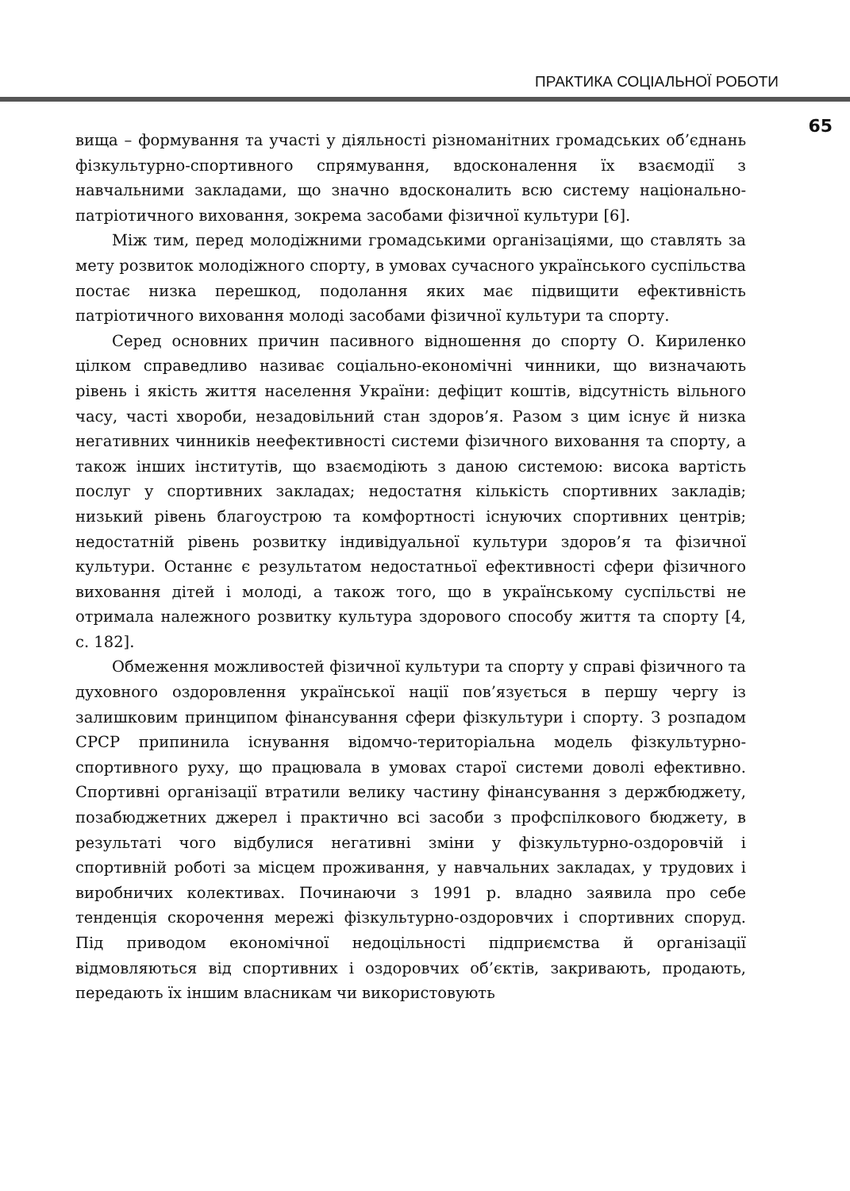ПРАКТИКА СОЦІАЛЬНОЇ РОБОТИ
65
вища – формування та участі у діяльності різноманітних громадських об’єднань фізкультурно-спортивного спрямування, вдосконалення їх взаємодії з навчальними закладами, що значно вдосконалить всю систему національно-патріотичного виховання, зокрема засобами фізичної культури [6].
Між тим, перед молодіжними громадськими організаціями, що ставлять за мету розвиток молодіжного спорту, в умовах сучасного українського суспільства постає низка перешкод, подолання яких має підвищити ефективність патріотичного виховання молоді засобами фізичної культури та спорту.
Серед основних причин пасивного відношення до спорту О. Кириленко цілком справедливо називає соціально-економічні чинники, що визначають рівень і якість життя населення України: дефіцит коштів, відсутність вільного часу, часті хвороби, незадовільний стан здоров’я. Разом з цим існує й низка негативних чинників неефективності системи фізичного виховання та спорту, а також інших інститутів, що взаємодіють з даною системою: висока вартість послуг у спортивних закладах; недостатня кількість спортивних закладів; низький рівень благоустрою та комфортності існуючих спортивних центрів; недостатній рівень розвитку індивідуальної культури здоров’я та фізичної культури. Останнє є результатом недостатньої ефективності сфери фізичного виховання дітей і молоді, а також того, що в українському суспільстві не отримала належного розвитку культура здорового способу життя та спорту [4, с. 182].
Обмеження можливостей фізичної культури та спорту у справі фізичного та духовного оздоровлення української нації пов’язується в першу чергу із залишковим принципом фінансування сфери фізкультури і спорту. З розпадом СРСР припинила існування відомчо-територіальна модель фізкультурно-спортивного руху, що працювала в умовах старої системи доволі ефективно. Спортивні організації втратили велику частину фінансування з держбюджету, позабюджетних джерел і практично всі засоби з профспілкового бюджету, в результаті чого відбулися негативні зміни у фізкультурно-оздоровчій і спортивній роботі за місцем проживання, у навчальних закладах, у трудових і виробничих колективах. Починаючи з 1991 р. владно заявила про себе тенденція скорочення мережі фізкультурно-оздоровчих і спортивних споруд. Під приводом економічної недоцільності підприємства й організації відмовляються від спортивних і оздоровчих об’єктів, закривають, продають, передають їх іншим власникам чи використовують